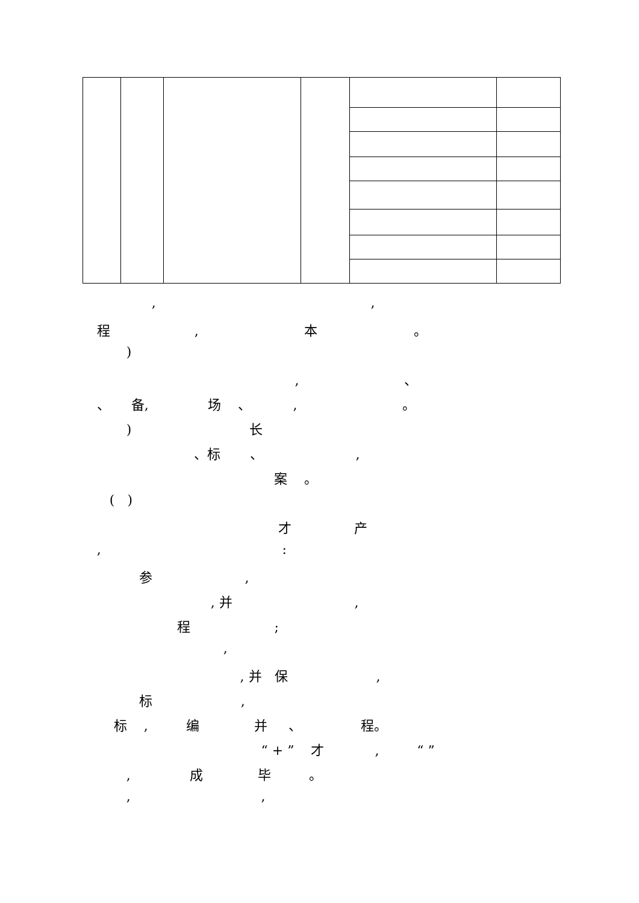, ,
程 , 本 。
)
, 、
、 备, 场 、 , 。
) 长
、标 、 ,
案 。
( )
才 产
, :
参 ,
, 并 ,
程 ;
,
, 并 保 ,
标 ,
标 , 编 并 、 程。
“ + ” 才 , “ ”
, 成 毕 。
, ,